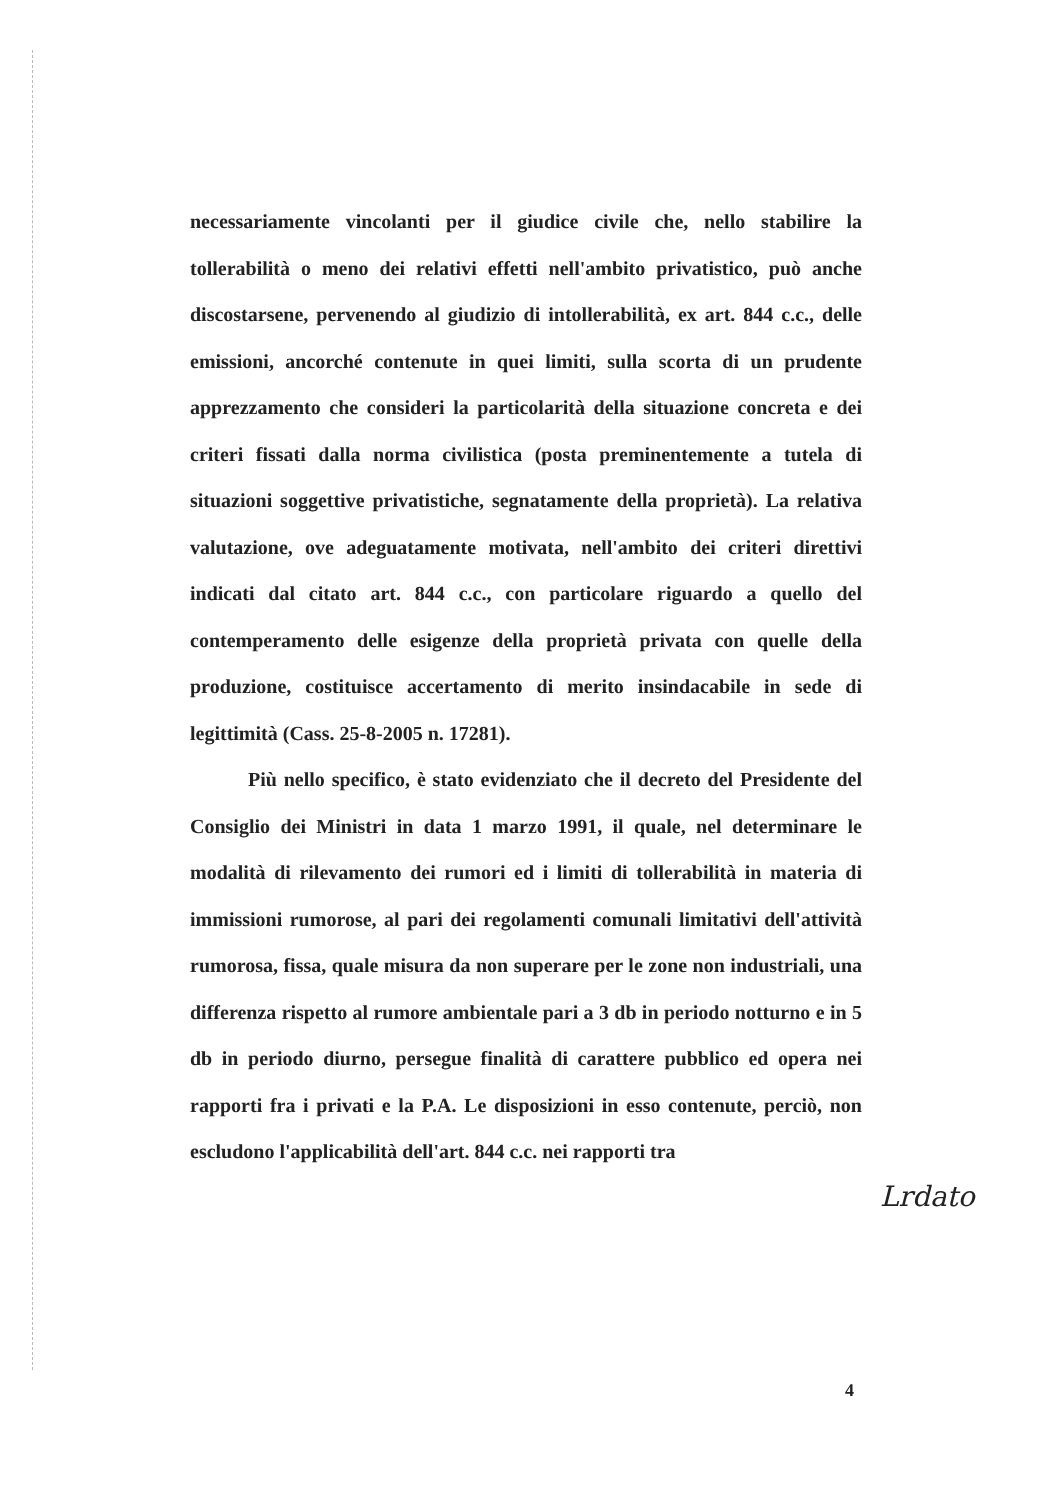necessariamente vincolanti per il giudice civile che, nello stabilire la tollerabilità o meno dei relativi effetti nell'ambito privatistico, può anche discostarsene, pervenendo al giudizio di intollerabilità, ex art. 844 c.c., delle emissioni, ancorché contenute in quei limiti, sulla scorta di un prudente apprezzamento che consideri la particolarità della situazione concreta e dei criteri fissati dalla norma civilistica (posta preminentemente a tutela di situazioni soggettive privatistiche, segnatamente della proprietà). La relativa valutazione, ove adeguatamente motivata, nell'ambito dei criteri direttivi indicati dal citato art. 844 c.c., con particolare riguardo a quello del contemperamento delle esigenze della proprietà privata con quelle della produzione, costituisce accertamento di merito insindacabile in sede di legittimità (Cass. 25-8-2005 n. 17281).
Più nello specifico, è stato evidenziato che il decreto del Presidente del Consiglio dei Ministri in data 1 marzo 1991, il quale, nel determinare le modalità di rilevamento dei rumori ed i limiti di tollerabilità in materia di immissioni rumorose, al pari dei regolamenti comunali limitativi dell'attività rumorosa, fissa, quale misura da non superare per le zone non industriali, una differenza rispetto al rumore ambientale pari a 3 db in periodo notturno e in 5 db in periodo diurno, persegue finalità di carattere pubblico ed opera nei rapporti fra i privati e la P.A. Le disposizioni in esso contenute, perciò, non escludono l'applicabilità dell'art. 844 c.c. nei rapporti tra
Lrdato
4